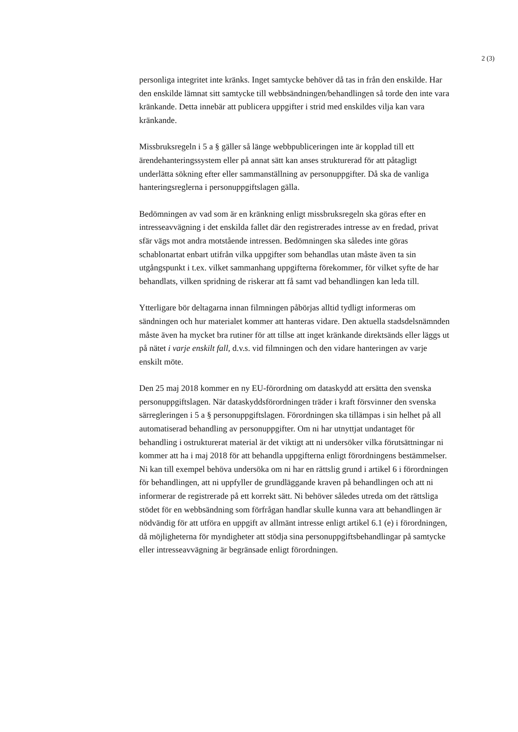2 (3)
personliga integritet inte kränks. Inget samtycke behöver då tas in från den enskilde. Har den enskilde lämnat sitt samtycke till webbsändningen/behandlingen så torde den inte vara kränkande. Detta innebär att publicera uppgifter i strid med enskildes vilja kan vara kränkande.
Missbruksregeln i 5 a § gäller så länge webbpubliceringen inte är kopplad till ett ärendehanteringssystem eller på annat sätt kan anses strukturerad för att påtagligt underlätta sökning efter eller sammanställning av personuppgifter. Då ska de vanliga hanteringsreglerna i personuppgiftslagen gälla.
Bedömningen av vad som är en kränkning enligt missbruksregeln ska göras efter en intresseavvägning i det enskilda fallet där den registrerades intresse av en fredad, privat sfär vägs mot andra motstående intressen. Bedömningen ska således inte göras schablonartat enbart utifrån vilka uppgifter som behandlas utan måste även ta sin utgångspunkt i t.ex. vilket sammanhang uppgifterna förekommer, för vilket syfte de har behandlats, vilken spridning de riskerar att få samt vad behandlingen kan leda till.
Ytterligare bör deltagarna innan filmningen påbörjas alltid tydligt informeras om sändningen och hur materialet kommer att hanteras vidare. Den aktuella stadsdelsnämnden måste även ha mycket bra rutiner för att tillse att inget kränkande direktsänds eller läggs ut på nätet i varje enskilt fall, d.v.s. vid filmningen och den vidare hanteringen av varje enskilt möte.
Den 25 maj 2018 kommer en ny EU-förordning om dataskydd att ersätta den svenska personuppgiftslagen. När dataskyddsförordningen träder i kraft försvinner den svenska särregleringen i 5 a § personuppgiftslagen. Förordningen ska tillämpas i sin helhet på all automatiserad behandling av personuppgifter. Om ni har utnyttjat undantaget för behandling i ostrukturerat material är det viktigt att ni undersöker vilka förutsättningar ni kommer att ha i maj 2018 för att behandla uppgifterna enligt förordningens bestämmelser. Ni kan till exempel behöva undersöka om ni har en rättslig grund i artikel 6 i förordningen för behandlingen, att ni uppfyller de grundläggande kraven på behandlingen och att ni informerar de registrerade på ett korrekt sätt. Ni behöver således utreda om det rättsliga stödet för en webbsändning som förfrågan handlar skulle kunna vara att behandlingen är nödvändig för att utföra en uppgift av allmänt intresse enligt artikel 6.1 (e) i förordningen, då möjligheterna för myndigheter att stödja sina personuppgiftsbehandlingar på samtycke eller intresseavvägning är begränsade enligt förordningen.